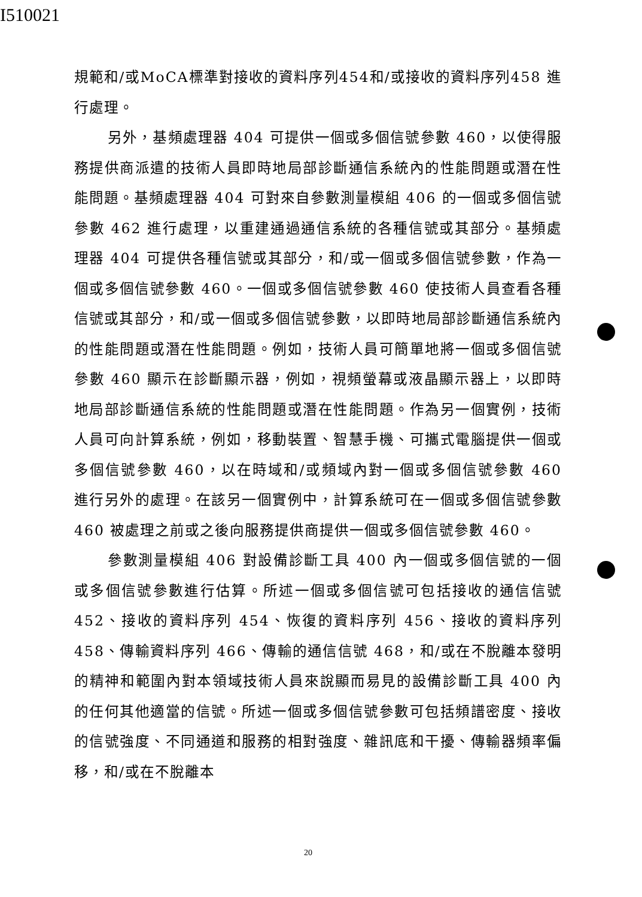I510021
規範和/或MoCA標準對接收的資料序列454和/或接收的資料序列458 進行處理。
另外，基頻處理器 404 可提供一個或多個信號參數 460，以使得服務提供商派遣的技術人員即時地局部診斷通信系統內的性能問題或潛在性能問題。基頻處理器 404 可對來自參數測量模組 406 的一個或多個信號參數 462 進行處理，以重建通過通信系統的各種信號或其部分。基頻處理器 404 可提供各種信號或其部分，和/或一個或多個信號參數，作為一個或多個信號參數 460。一個或多個信號參數 460 使技術人員查看各種信號或其部分，和/或一個或多個信號參數，以即時地局部診斷通信系統內的性能問題或潛在性能問題。例如，技術人員可簡單地將一個或多個信號參數 460 顯示在診斷顯示器，例如，視頻螢幕或液晶顯示器上，以即時地局部診斷通信系統的性能問題或潛在性能問題。作為另一個實例，技術人員可向計算系統，例如，移動裝置、智慧手機、可攜式電腦提供一個或多個信號參數 460，以在時域和/或頻域內對一個或多個信號參數 460 進行另外的處理。在該另一個實例中，計算系統可在一個或多個信號參數 460 被處理之前或之後向服務提供商提供一個或多個信號參數 460。
參數測量模組 406 對設備診斷工具 400 內一個或多個信號的一個或多個信號參數進行估算。所述一個或多個信號可包括接收的通信信號 452、接收的資料序列 454、恢復的資料序列 456、接收的資料序列 458、傳輸資料序列 466、傳輸的通信信號 468，和/或在不脫離本發明的精神和範圍內對本領域技術人員來說顯而易見的設備診斷工具 400 內的任何其他適當的信號。所述一個或多個信號參數可包括頻譜密度、接收的信號強度、不同通道和服務的相對強度、雜訊底和干擾、傳輸器頻率偏移，和/或在不脫離本
20